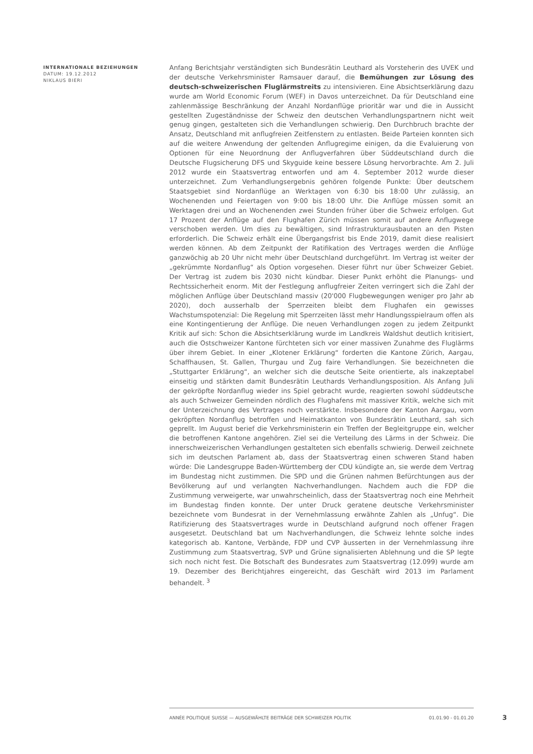INTERNATIONALE BEZIEHUNGEN
DATUM: 19.12.2012
NIKLAUS BIERI
Anfang Berichtsjahr verständigten sich Bundesrätin Leuthard als Vorsteherin des UVEK und der deutsche Verkehrsminister Ramsauer darauf, die Bemühungen zur Lösung des deutsch-schweizerischen Fluglärmstreits zu intensivieren. Eine Absichtserklärung dazu wurde am World Economic Forum (WEF) in Davos unterzeichnet. Da für Deutschland eine zahlenmässige Beschränkung der Anzahl Nordanflüge prioritär war und die in Aussicht gestellten Zugeständnisse der Schweiz den deutschen Verhandlungspartnern nicht weit genug gingen, gestalteten sich die Verhandlungen schwierig. Den Durchbruch brachte der Ansatz, Deutschland mit anflugfreien Zeitfenstern zu entlasten. Beide Parteien konnten sich auf die weitere Anwendung der geltenden Anflugregime einigen, da die Evaluierung von Optionen für eine Neuordnung der Anflugverfahren über Süddeutschland durch die Deutsche Flugsicherung DFS und Skyguide keine bessere Lösung hervorbrachte. Am 2. Juli 2012 wurde ein Staatsvertrag entworfen und am 4. September 2012 wurde dieser unterzeichnet. Zum Verhandlungsergebnis gehören folgende Punkte: Über deutschem Staatsgebiet sind Nordanflüge an Werktagen von 6:30 bis 18:00 Uhr zulässig, an Wochenenden und Feiertagen von 9:00 bis 18:00 Uhr. Die Anflüge müssen somit an Werktagen drei und an Wochenenden zwei Stunden früher über die Schweiz erfolgen. Gut 17 Prozent der Anflüge auf den Flughafen Zürich müssen somit auf andere Anflugwege verschoben werden. Um dies zu bewältigen, sind Infrastrukturausbauten an den Pisten erforderlich. Die Schweiz erhält eine Übergangsfrist bis Ende 2019, damit diese realisiert werden können. Ab dem Zeitpunkt der Ratifikation des Vertrages werden die Anflüge ganzwöchig ab 20 Uhr nicht mehr über Deutschland durchgeführt. Im Vertrag ist weiter der „gekrümmte Nordanflug“ als Option vorgesehen. Dieser führt nur über Schweizer Gebiet. Der Vertrag ist zudem bis 2030 nicht kündbar. Dieser Punkt erhöht die Planungs- und Rechtssicherheit enorm. Mit der Festlegung anflugfreier Zeiten verringert sich die Zahl der möglichen Anflüge über Deutschland massiv (20'000 Flugbewegungen weniger pro Jahr ab 2020), doch ausserhalb der Sperrzeiten bleibt dem Flughafen ein gewisses Wachstumspotenzial: Die Regelung mit Sperrzeiten lässt mehr Handlungsspielraum offen als eine Kontingentierung der Anflüge. Die neuen Verhandlungen zogen zu jedem Zeitpunkt Kritik auf sich: Schon die Absichtserklärung wurde im Landkreis Waldshut deutlich kritisiert, auch die Ostschweizer Kantone fürchteten sich vor einer massiven Zunahme des Fluglärms über ihrem Gebiet. In einer „Klotener Erklärung“ forderten die Kantone Zürich, Aargau, Schaffhausen, St. Gallen, Thurgau und Zug faire Verhandlungen. Sie bezeichneten die „Stuttgarter Erklärung“, an welcher sich die deutsche Seite orientierte, als inakzeptabel einseitig und stärkten damit Bundesrätin Leuthards Verhandlungsposition. Als Anfang Juli der gekröpfte Nordanflug wieder ins Spiel gebracht wurde, reagierten sowohl süddeutsche als auch Schweizer Gemeinden nördlich des Flughafens mit massiver Kritik, welche sich mit der Unterzeichnung des Vertrages noch verstärkte. Insbesondere der Kanton Aargau, vom gekröpften Nordanflug betroffen und Heimatkanton von Bundesrätin Leuthard, sah sich geprellt. Im August berief die Verkehrsministerin ein Treffen der Begleitgruppe ein, welcher die betroffenen Kantone angehören. Ziel sei die Verteilung des Lärms in der Schweiz. Die innerschweizerischen Verhandlungen gestalteten sich ebenfalls schwierig. Derweil zeichnete sich im deutschen Parlament ab, dass der Staatsvertrag einen schweren Stand haben würde: Die Landesgruppe Baden-Württemberg der CDU kündigte an, sie werde dem Vertrag im Bundestag nicht zustimmen. Die SPD und die Grünen nahmen Befürchtungen aus der Bevölkerung auf und verlangten Nachverhandlungen. Nachdem auch die FDP die Zustimmung verweigerte, war unwahrscheinlich, dass der Staatsvertrag noch eine Mehrheit im Bundestag finden konnte. Der unter Druck geratene deutsche Verkehrsminister bezeichnete vom Bundesrat in der Vernehmlassung erwähnte Zahlen als „Unfug“. Die Ratifizierung des Staatsvertrages wurde in Deutschland aufgrund noch offener Fragen ausgesetzt. Deutschland bat um Nachverhandlungen, die Schweiz lehnte solche indes kategorisch ab. Kantone, Verbände, FDP und CVP äusserten in der Vernehmlassung ihre Zustimmung zum Staatsvertrag, SVP und Grüne signalisierten Ablehnung und die SP legte sich noch nicht fest. Die Botschaft des Bundesrates zum Staatsvertrag (12.099) wurde am 19. Dezember des Berichtjahres eingereicht, das Geschäft wird 2013 im Parlament behandelt. <sup>3</sup>
ANNÉE POLITIQUE SUISSE — AUSGEWÄHLTE BEITRÄGE DER SCHWEIZER POLITIK 01.01.90 - 01.01.20
3